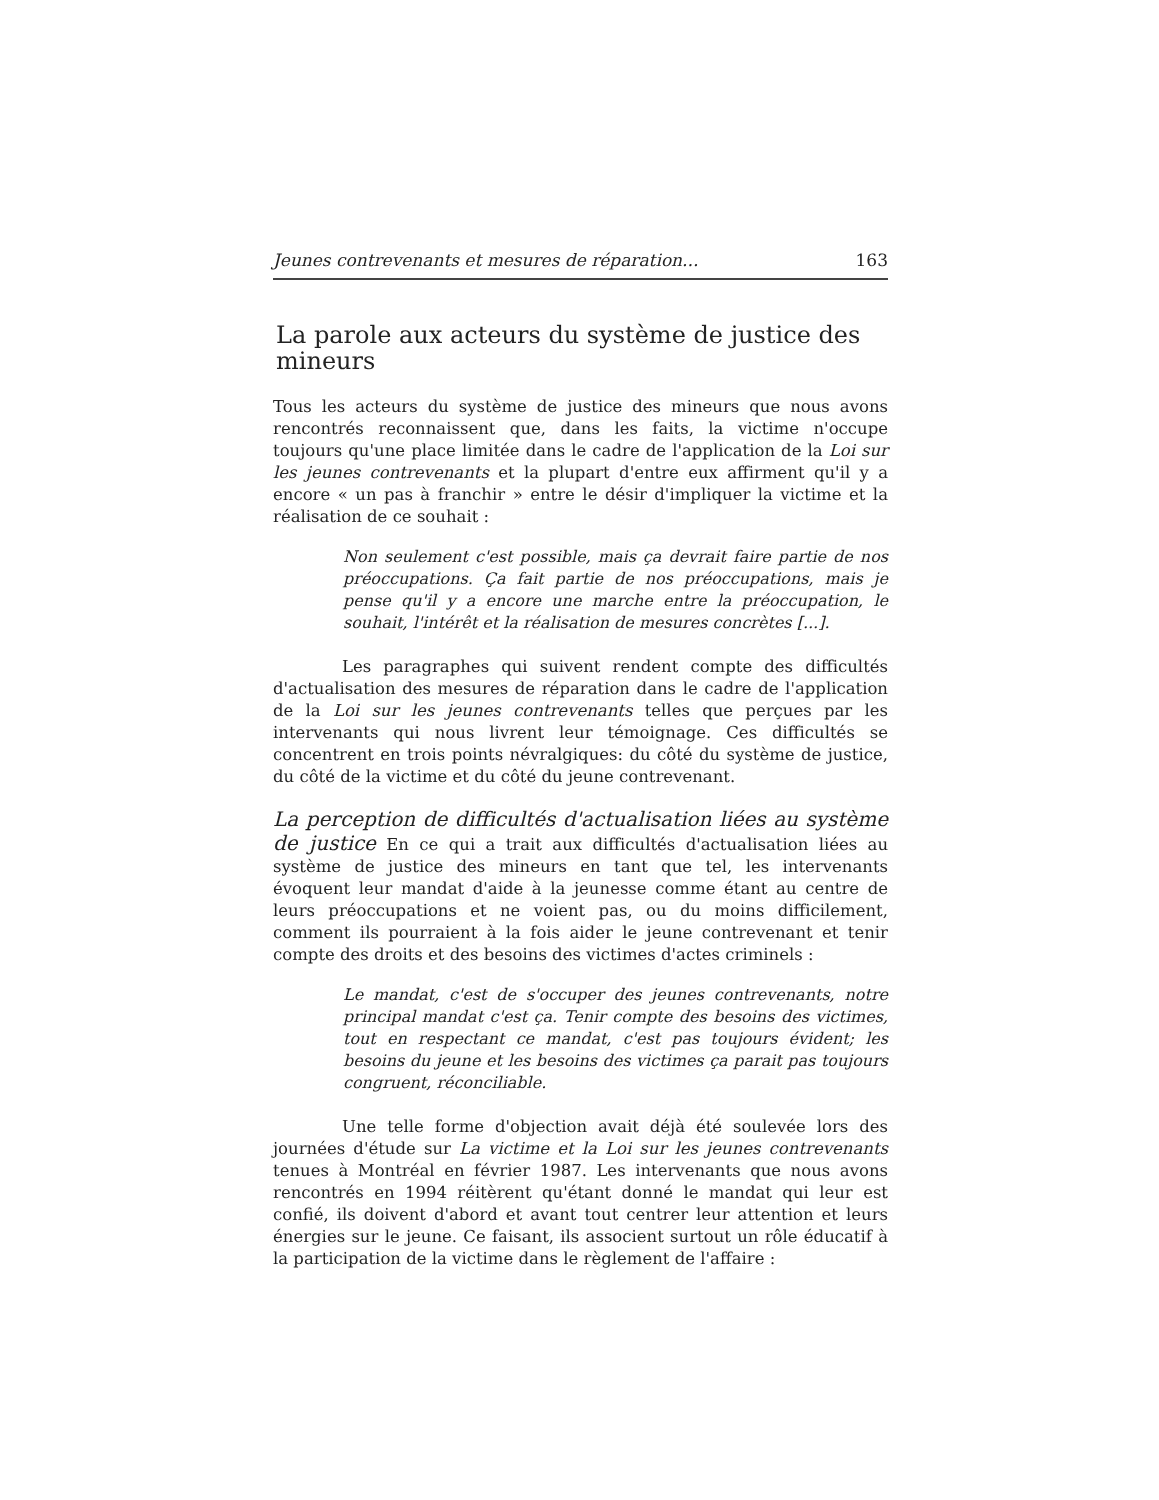Jeunes contrevenants et mesures de réparation... 163
La parole aux acteurs du système de justice des mineurs
Tous les acteurs du système de justice des mineurs que nous avons rencontrés reconnaissent que, dans les faits, la victime n'occupe toujours qu'une place limitée dans le cadre de l'application de la Loi sur les jeunes contrevenants et la plupart d'entre eux affirment qu'il y a encore « un pas à franchir » entre le désir d'impliquer la victime et la réalisation de ce souhait :
Non seulement c'est possible, mais ça devrait faire partie de nos préoccupations. Ça fait partie de nos préoccupations, mais je pense qu'il y a encore une marche entre la préoccupation, le souhait, l'intérêt et la réalisation de mesures concrètes [...].
Les paragraphes qui suivent rendent compte des difficultés d'actualisation des mesures de réparation dans le cadre de l'application de la Loi sur les jeunes contrevenants telles que perçues par les intervenants qui nous livrent leur témoignage. Ces difficultés se concentrent en trois points névralgiques: du côté du système de justice, du côté de la victime et du côté du jeune contrevenant.
La perception de difficultés d'actualisation liées au système de justice En ce qui a trait aux difficultés d'actualisation liées au système de justice des mineurs en tant que tel, les intervenants évoquent leur mandat d'aide à la jeunesse comme étant au centre de leurs préoccupations et ne voient pas, ou du moins difficilement, comment ils pourraient à la fois aider le jeune contrevenant et tenir compte des droits et des besoins des victimes d'actes criminels :
Le mandat, c'est de s'occuper des jeunes contrevenants, notre principal mandat c'est ça. Tenir compte des besoins des victimes, tout en respectant ce mandat, c'est pas toujours évident; les besoins du jeune et les besoins des victimes ça parait pas toujours congruent, réconciliable.
Une telle forme d'objection avait déjà été soulevée lors des journées d'étude sur La victime et la Loi sur les jeunes contrevenants tenues à Montréal en février 1987. Les intervenants que nous avons rencontrés en 1994 réitèrent qu'étant donné le mandat qui leur est confié, ils doivent d'abord et avant tout centrer leur attention et leurs énergies sur le jeune. Ce faisant, ils associent surtout un rôle éducatif à la participation de la victime dans le règlement de l'affaire :